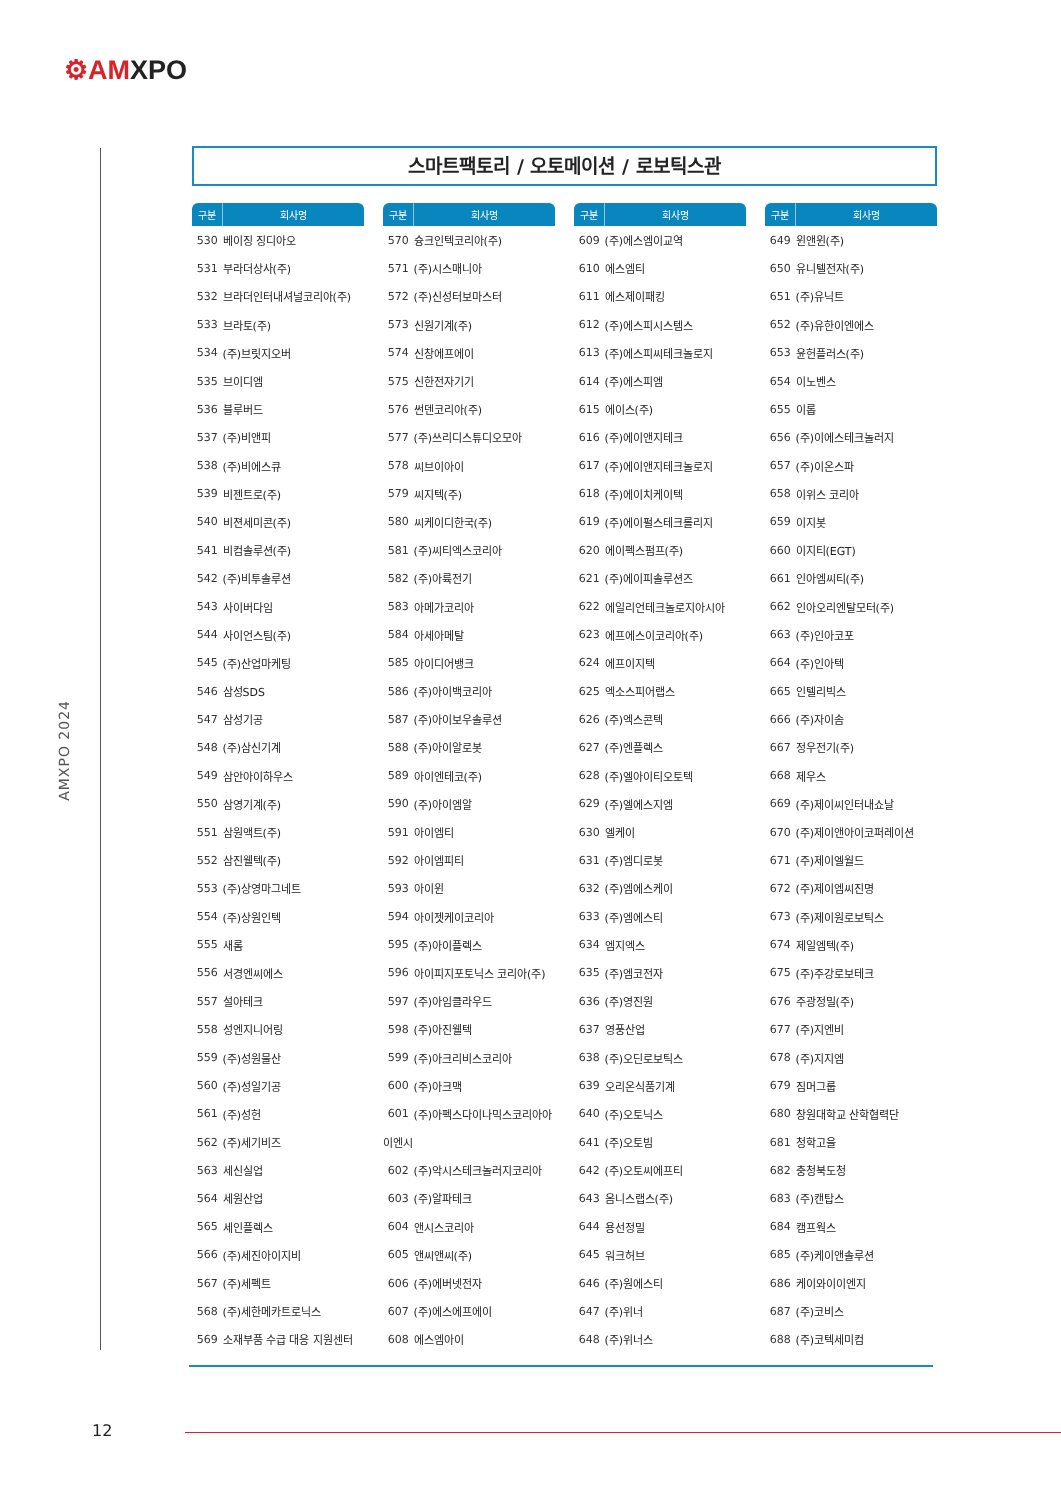⚙AMXPO
AMXPO 2024
스마트팩토리 / 오토메이션 / 로보틱스관
| 구분 | 회사명 |
| --- | --- |
| 530 | 베이징 징디아오 |
| 531 | 부라더상사(주) |
| 532 | 브라더인터내셔널코리아(주) |
| 533 | 브라토(주) |
| 534 | (주)브릿지오버 |
| 535 | 브이디엠 |
| 536 | 블루버드 |
| 537 | (주)비앤피 |
| 538 | (주)비에스큐 |
| 539 | 비젠트로(주) |
| 540 | 비젼세미콘(주) |
| 541 | 비컴솔루션(주) |
| 542 | (주)비투솔루션 |
| 543 | 사이버다임 |
| 544 | 사이언스팀(주) |
| 545 | (주)산업마케팅 |
| 546 | 삼성SDS |
| 547 | 삼성기공 |
| 548 | (주)삼신기계 |
| 549 | 삼안아이하우스 |
| 550 | 삼영기계(주) |
| 551 | 삼원액트(주) |
| 552 | 삼진웰텍(주) |
| 553 | (주)상영마그네트 |
| 554 | (주)상원인텍 |
| 555 | 새롬 |
| 556 | 서경엔씨에스 |
| 557 | 설아테크 |
| 558 | 성엔지니어링 |
| 559 | (주)성원물산 |
| 560 | (주)성일기공 |
| 561 | (주)성헌 |
| 562 | (주)세기비즈 |
| 563 | 세신실업 |
| 564 | 세원산업 |
| 565 | 세인플렉스 |
| 566 | (주)세진아이지비 |
| 567 | (주)세펙트 |
| 568 | (주)세한메카트로닉스 |
| 569 | 소재부품 수급 대응 지원센터 |
| 구분 | 회사명 |
| --- | --- |
| 570 | 슝크인텍코리아(주) |
| 571 | (주)시스매니아 |
| 572 | (주)신성터보마스터 |
| 573 | 신원기계(주) |
| 574 | 신창에프에이 |
| 575 | 신한전자기기 |
| 576 | 썬덴코리아(주) |
| 577 | (주)쓰리디스튜디오모아 |
| 578 | 씨브이아이 |
| 579 | 씨지텍(주) |
| 580 | 씨케이디한국(주) |
| 581 | (주)씨티엑스코리아 |
| 582 | (주)아륙전기 |
| 583 | 아메가코리아 |
| 584 | 아세아메탈 |
| 585 | 아이디어뱅크 |
| 586 | (주)아이백코리아 |
| 587 | (주)아이보우솔루션 |
| 588 | (주)아이알로봇 |
| 589 | 아이엔테코(주) |
| 590 | (주)아이엠알 |
| 591 | 아이엠티 |
| 592 | 아이엠피티 |
| 593 | 아이윈 |
| 594 | 아이젯케이코리아 |
| 595 | (주)아이플렉스 |
| 596 | 아이피지포토닉스 코리아(주) |
| 597 | (주)아임클라우드 |
| 598 | (주)아진웰텍 |
| 599 | (주)아크리비스코리아 |
| 600 | (주)아크맥 |
| 601 | (주)아펙스다이나믹스코리아아 |
| 이엔시 | |
| 602 | (주)악시스테크놀러지코리아 |
| 603 | (주)알파테크 |
| 604 | 앤시스코리아 |
| 605 | 앤씨앤씨(주) |
| 606 | (주)에버넷전자 |
| 607 | (주)에스에프에이 |
| 608 | 에스엠아이 |
| 구분 | 회사명 |
| --- | --- |
| 609 | (주)에스엠이교역 |
| 610 | 에스엠티 |
| 611 | 에스제이패킹 |
| 612 | (주)에스피시스템스 |
| 613 | (주)에스피씨테크놀로지 |
| 614 | (주)에스피엠 |
| 615 | 에이스(주) |
| 616 | (주)에이앤지테크 |
| 617 | (주)에이앤지테크놀로지 |
| 618 | (주)에이치케이텍 |
| 619 | (주)에이펄스테크롤리지 |
| 620 | 에이펙스펌프(주) |
| 621 | (주)에이피솔루션즈 |
| 622 | 에일리언테크놀로지아시아 |
| 623 | 에프에스이코리아(주) |
| 624 | 에프이지텍 |
| 625 | 엑소스피어랩스 |
| 626 | (주)엑스콘텍 |
| 627 | (주)엔플렉스 |
| 628 | (주)엘아이티오토텍 |
| 629 | (주)엘에스지엠 |
| 630 | 엘케이 |
| 631 | (주)엠디로봇 |
| 632 | (주)엠에스케이 |
| 633 | (주)엠에스티 |
| 634 | 엠지엑스 |
| 635 | (주)엠코전자 |
| 636 | (주)영진원 |
| 637 | 영풍산업 |
| 638 | (주)오딘로보틱스 |
| 639 | 오리온식품기계 |
| 640 | (주)오토닉스 |
| 641 | (주)오토빔 |
| 642 | (주)오토씨에프티 |
| 643 | 옴니스랩스(주) |
| 644 | 용선정밀 |
| 645 | 워크허브 |
| 646 | (주)원에스티 |
| 647 | (주)위너 |
| 648 | (주)위너스 |
| 구분 | 회사명 |
| --- | --- |
| 649 | 윈앤윈(주) |
| 650 | 유니텔전자(주) |
| 651 | (주)유닉트 |
| 652 | (주)유한이엔에스 |
| 653 | 윤헌플러스(주) |
| 654 | 이노벤스 |
| 655 | 이롭 |
| 656 | (주)이에스테크놀러지 |
| 657 | (주)이온스파 |
| 658 | 이위스 코리아 |
| 659 | 이지봇 |
| 660 | 이지티(EGT) |
| 661 | 인아엠씨티(주) |
| 662 | 인아오리엔탈모터(주) |
| 663 | (주)인아코포 |
| 664 | (주)인아텍 |
| 665 | 인텔리빅스 |
| 666 | (주)자이솜 |
| 667 | 정우전기(주) |
| 668 | 제우스 |
| 669 | (주)제이씨인터내쇼날 |
| 670 | (주)제이앤아이코퍼레이션 |
| 671 | (주)제이엘월드 |
| 672 | (주)제이엠씨진명 |
| 673 | (주)제이원로보틱스 |
| 674 | 제일엠텍(주) |
| 675 | (주)주강로보테크 |
| 676 | 주광정밀(주) |
| 677 | (주)지엔비 |
| 678 | (주)지지엠 |
| 679 | 짐머그룹 |
| 680 | 창원대학교 산학협력단 |
| 681 | 청학고을 |
| 682 | 충청북도청 |
| 683 | (주)캔탑스 |
| 684 | 캠프웍스 |
| 685 | (주)케이앤솔루션 |
| 686 | 케이와이이엔지 |
| 687 | (주)코비스 |
| 688 | (주)코텍세미컴 |
12